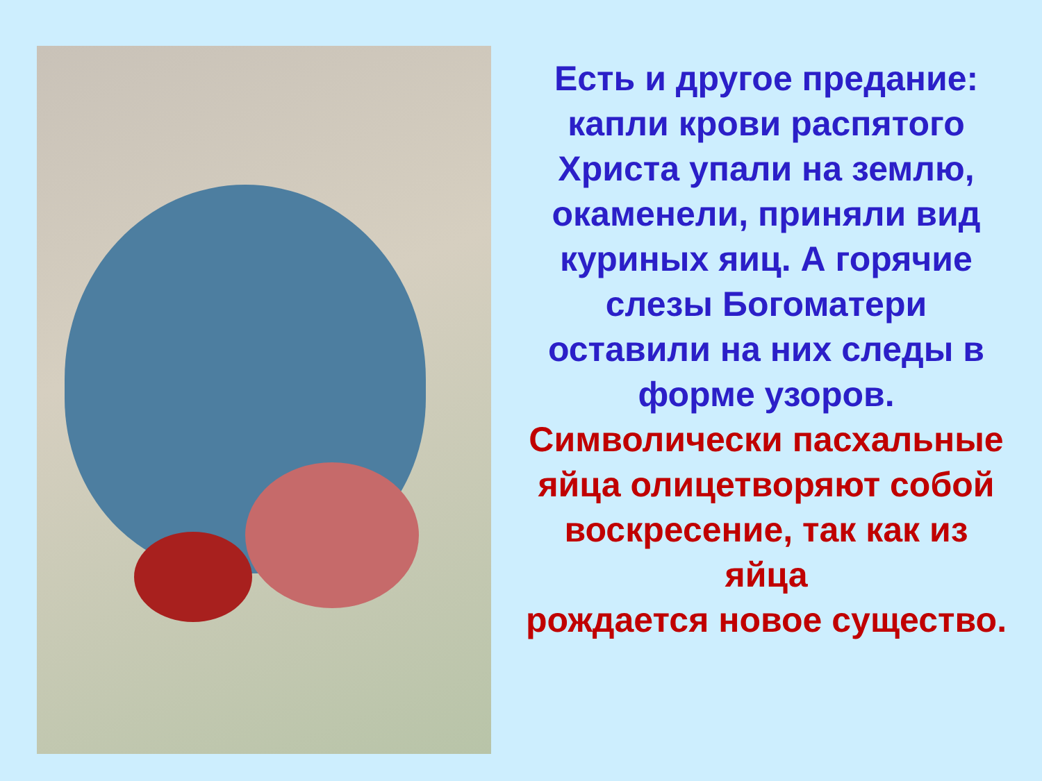Есть и другое предание: капли крови распятого Христа упали на землю, окаменели, приняли вид куриных яиц. А горячие слезы Богоматери оставили на них следы в форме узоров.
Символически пасхальные яйца олицетворяют собой воскресение, так как из яйца
рождается новое существо.